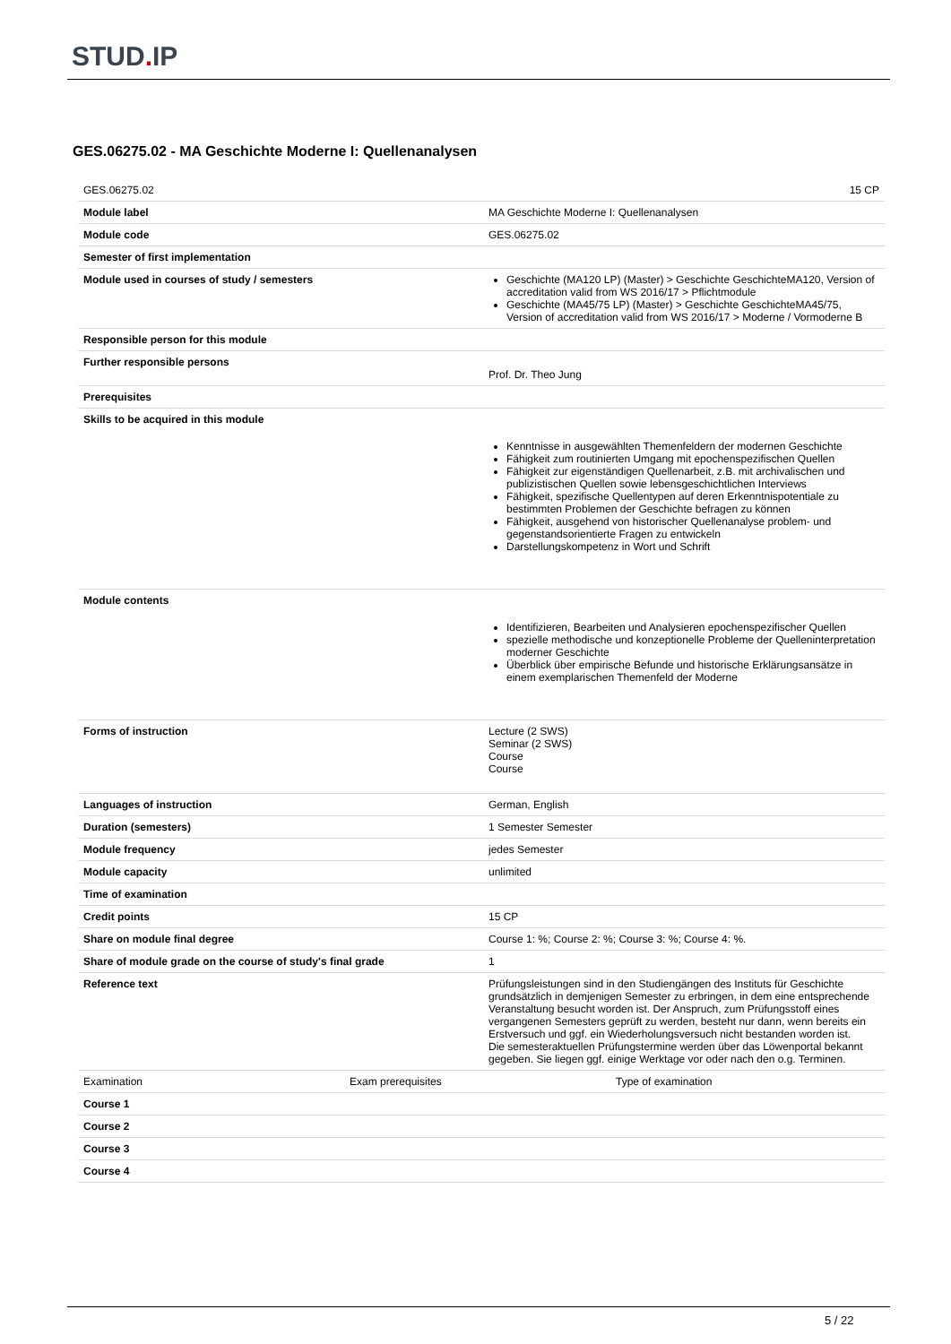STUD. IP
GES.06275.02 - MA Geschichte Moderne I: Quellenanalysen
| GES.06275.02 | 15 CP |
| Module label | MA Geschichte Moderne I: Quellenanalysen |
| Module code | GES.06275.02 |
| Semester of first implementation | |
| Module used in courses of study / semesters | Geschichte (MA120 LP) (Master) > Geschichte GeschichteMA120, Version of accreditation valid from WS 2016/17 > Pflichtmodule Geschichte (MA45/75 LP) (Master) > Geschichte GeschichteMA45/75, Version of accreditation valid from WS 2016/17 > Moderne / Vormoderne B |
| Responsible person for this module | |
| Further responsible persons | Prof. Dr. Theo Jung |
| Prerequisites | |
| Skills to be acquired in this module | Kenntnisse in ausgewählten Themenfeldern der modernen Geschichte Fähigkeit zum routinierten Umgang mit epochenspezifischen Quellen Fähigkeit zur eigenständigen Quellenarbeit, z.B. mit archivalischen und publizistischen Quellen sowie lebensgeschichtlichen Interviews Fähigkeit, spezifische Quellentypen auf deren Erkenntnispotentiale zu bestimmten Problemen der Geschichte befragen zu können Fähigkeit, ausgehend von historischer Quellenanalyse problem- und gegenstandsorientierte Fragen zu entwickeln Darstellungskompetenz in Wort und Schrift |
| Module contents | Identifizieren, Bearbeiten und Analysieren epochenspezifischer Quellen spezielle methodische und konzeptionelle Probleme der Quelleninterpretation moderner Geschichte Überblick über empirische Befunde und historische Erklärungsansätze in einem exemplarischen Themenfeld der Moderne |
| Forms of instruction | Lecture (2 SWS) Seminar (2 SWS) Course Course |
| Languages of instruction | German, English |
| Duration (semesters) | 1 Semester Semester |
| Module frequency | jedes Semester |
| Module capacity | unlimited |
| Time of examination | |
| Credit points | 15 CP |
| Share on module final degree | Course 1: %; Course 2: %; Course 3: %; Course 4: %. |
| Share of module grade on the course of study's final grade | 1 |
| Reference text | Prüfungsleistungen sind in den Studiengängen des Instituts für Geschichte grundsätzlich in demjenigen Semester zu erbringen, in dem eine entsprechende Veranstaltung besucht worden ist. Der Anspruch, zum Prüfungsstoff eines vergangenen Semesters geprüft zu werden, besteht nur dann, wenn bereits ein Erstversuch und ggf. ein Wiederholungsversuch nicht bestanden worden ist. Die semesteraktuellen Prüfungstermine werden über das Löwenportal bekannt gegeben. Sie liegen ggf. einige Werktage vor oder nach den o.g. Terminen. |
| / Examination / Exam prerequisites / Type of examination / | |
| Course 1 | |
| Course 2 | |
| Course 3 | |
| Course 4 | |
5 / 22